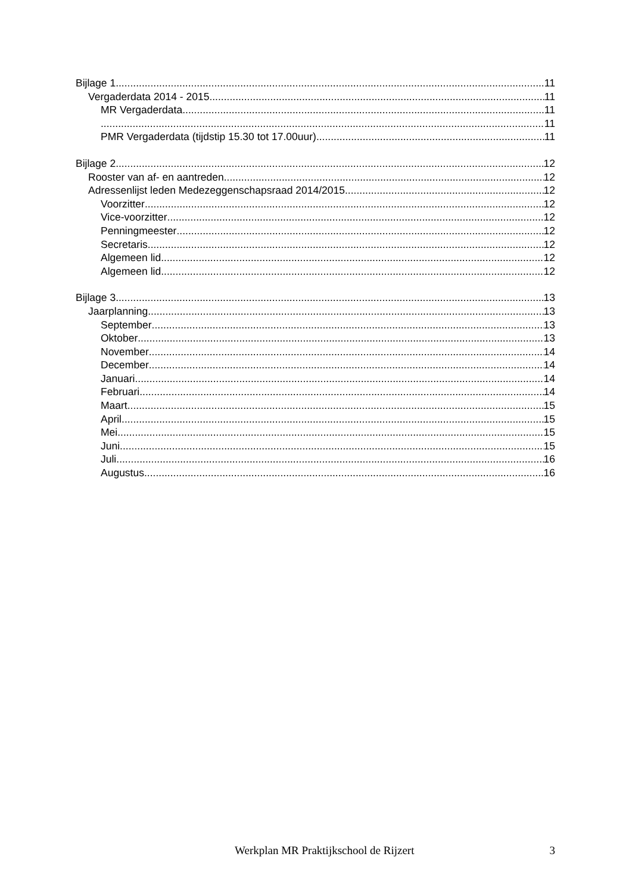Bijlage 1 11
Vergaderdata 2014 - 2015 11
MR Vergaderdata 11
11
PMR Vergaderdata (tijdstip 15.30 tot 17.00uur) 11
Bijlage 2 12
Rooster van af- en aantreden 12
Adressenlijst leden Medezeggenschapsraad 2014/2015 12
Voorzitter 12
Vice-voorzitter 12
Penningmeester 12
Secretaris 12
Algemeen lid 12
Algemeen lid 12
Bijlage 3 13
Jaarplanning 13
September 13
Oktober 13
November 14
December 14
Januari 14
Februari 14
Maart 15
April 15
Mei 15
Juni 15
Juli 16
Augustus 16
Werkplan MR Praktijkschool de Rijzert 3